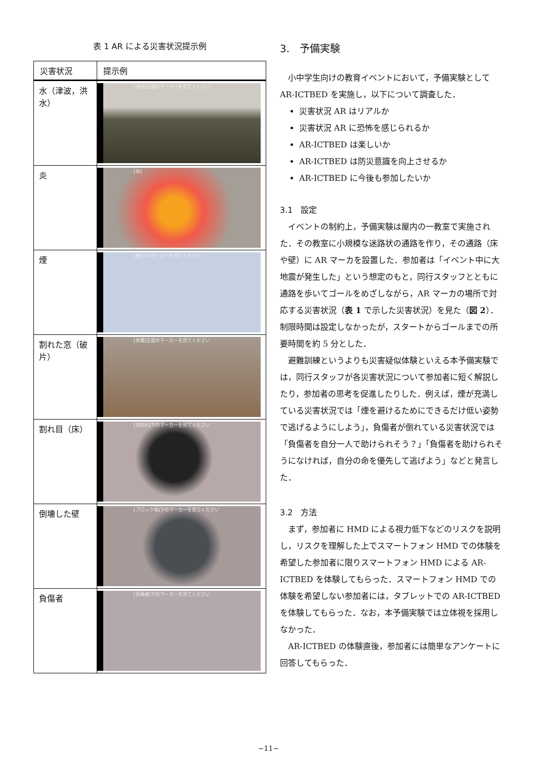表 1 AR による災害状況提示例
| 災害状況 | 提示例 |
| --- | --- |
| 水（津波，洪水） | [浸水]正面のマーカーを見てください |
| 炎 | [炎] |
| 煙 | [煙]下のマーカーを見てください |
| 割れた窓（破片） | [余震]正面のマーカーを見てください |
| 割れ目（床） | [地割れ]下のマーカーを見てください |
| 倒壊した壁 | [ブロック塀]下のマーカーを見てください |
| 負傷者 | [負傷者]下のマーカーを見てください |
3.　予備実験
小中学生向けの教育イベントにおいて，予備実験として AR-ICTBED を実施し，以下について調査した．
災害状況 AR はリアルか
災害状況 AR に恐怖を感じられるか
AR-ICTBED は楽しいか
AR-ICTBED は防災意識を向上させるか
AR-ICTBED に今後も参加したいか
3.1　設定
イベントの制約上，予備実験は屋内の一教室で実施された．その教室に小規模な迷路状の通路を作り，その通路（床や壁）に AR マーカを設置した．参加者は「イベント中に大地震が発生した」という想定のもと，同行スタッフとともに通路を歩いてゴールをめざしながら，AR マーカの場所で対応する災害状況（表 1 で示した災害状況）を見た（図 2）．制限時間は設定しなかったが，スタートからゴールまでの所要時間を約 5 分とした．
避難訓練というよりも災害疑似体験といえる本予備実験では，同行スタッフが各災害状況について参加者に短く解説したり，参加者の思考を促進したりした．例えば，煙が充満している災害状況では「煙を避けるためにできるだけ低い姿勢で逃げるようにしよう」，負傷者が倒れている災害状況では「負傷者を自分一人で助けられそう？」「負傷者を助けられそうになければ，自分の命を優先して逃げよう」などと発言した．
3.2　方法
まず，参加者に HMD による視力低下などのリスクを説明し，リスクを理解した上でスマートフォン HMD での体験を希望した参加者に限りスマートフォン HMD による AR-ICTBED を体験してもらった．スマートフォン HMD での体験を希望しない参加者には，タブレットでの AR-ICTBED を体験してもらった．なお，本予備実験では立体視を採用しなかった．
AR-ICTBED の体験直後，参加者には簡単なアンケートに回答してもらった．
−11−